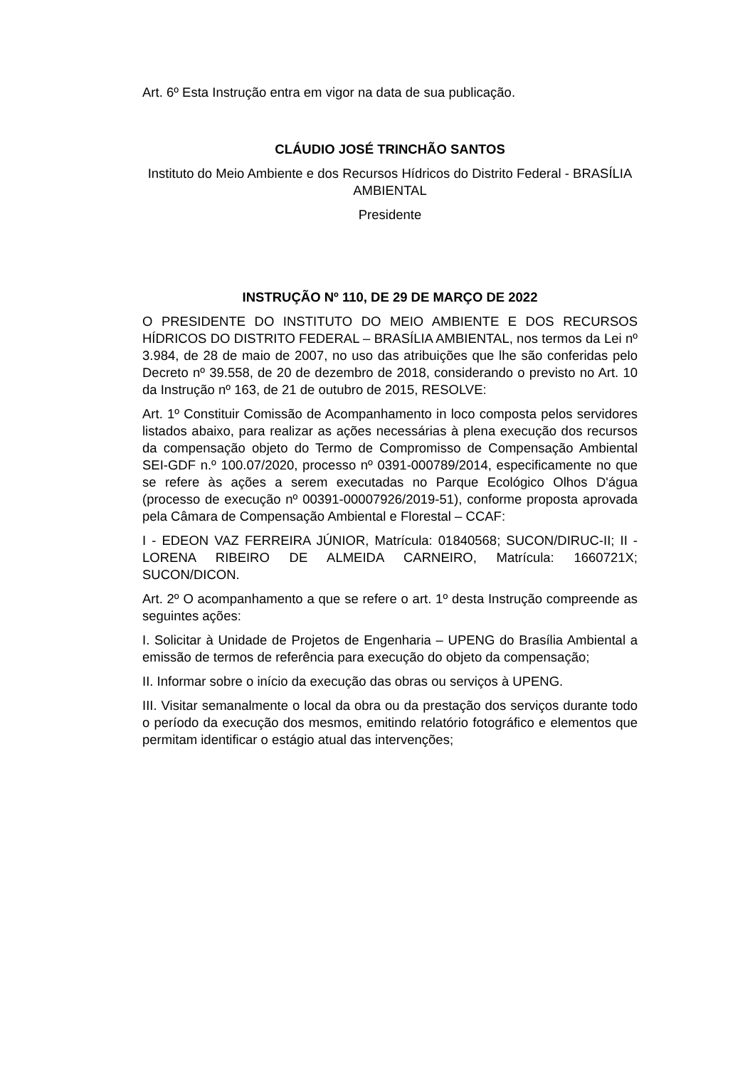Art. 6º Esta Instrução entra em vigor na data de sua publicação.
CLÁUDIO JOSÉ TRINCHÃO SANTOS
Instituto do Meio Ambiente e dos Recursos Hídricos do Distrito Federal - BRASÍLIA AMBIENTAL
Presidente
INSTRUÇÃO Nº 110, DE 29 DE MARÇO DE 2022
O PRESIDENTE DO INSTITUTO DO MEIO AMBIENTE E DOS RECURSOS HÍDRICOS DO DISTRITO FEDERAL – BRASÍLIA AMBIENTAL, nos termos da Lei nº 3.984, de 28 de maio de 2007, no uso das atribuições que lhe são conferidas pelo Decreto nº 39.558, de 20 de dezembro de 2018, considerando o previsto no Art. 10 da Instrução nº 163, de 21 de outubro de 2015, RESOLVE:
Art. 1º Constituir Comissão de Acompanhamento in loco composta pelos servidores listados abaixo, para realizar as ações necessárias à plena execução dos recursos da compensação objeto do Termo de Compromisso de Compensação Ambiental SEI-GDF n.º 100.07/2020, processo nº 0391-000789/2014, especificamente no que se refere às ações a serem executadas no Parque Ecológico Olhos D'água (processo de execução nº 00391-00007926/2019-51), conforme proposta aprovada pela Câmara de Compensação Ambiental e Florestal – CCAF:
I - EDEON VAZ FERREIRA JÚNIOR, Matrícula: 01840568; SUCON/DIRUC-II; II - LORENA RIBEIRO DE ALMEIDA CARNEIRO, Matrícula: 1660721X; SUCON/DICON.
Art. 2º O acompanhamento a que se refere o art. 1º desta Instrução compreende as seguintes ações:
I. Solicitar à Unidade de Projetos de Engenharia – UPENG do Brasília Ambiental a emissão de termos de referência para execução do objeto da compensação;
II. Informar sobre o início da execução das obras ou serviços à UPENG.
III. Visitar semanalmente o local da obra ou da prestação dos serviços durante todo o período da execução dos mesmos, emitindo relatório fotográfico e elementos que permitam identificar o estágio atual das intervenções;